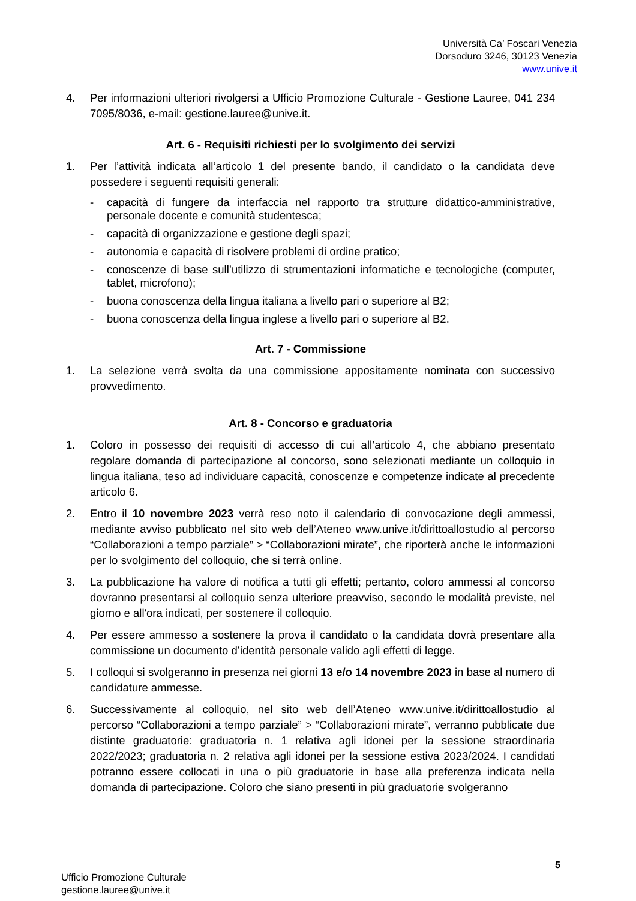Università Ca’ Foscari Venezia
Dorsoduro 3246, 30123 Venezia
www.unive.it
4. Per informazioni ulteriori rivolgersi a Ufficio Promozione Culturale - Gestione Lauree, 041 234 7095/8036, e-mail: gestione.lauree@unive.it.
Art. 6 - Requisiti richiesti per lo svolgimento dei servizi
1. Per l’attività indicata all’articolo 1 del presente bando, il candidato o la candidata deve possedere i seguenti requisiti generali:
- capacità di fungere da interfaccia nel rapporto tra strutture didattico-amministrative, personale docente e comunità studentesca;
- capacità di organizzazione e gestione degli spazi;
- autonomia e capacità di risolvere problemi di ordine pratico;
- conoscenze di base sull’utilizzo di strumentazioni informatiche e tecnologiche (computer, tablet, microfono);
- buona conoscenza della lingua italiana a livello pari o superiore al B2;
- buona conoscenza della lingua inglese a livello pari o superiore al B2.
Art. 7 - Commissione
1. La selezione verrà svolta da una commissione appositamente nominata con successivo provvedimento.
Art. 8 - Concorso e graduatoria
1. Coloro in possesso dei requisiti di accesso di cui all’articolo 4, che abbiano presentato regolare domanda di partecipazione al concorso, sono selezionati mediante un colloquio in lingua italiana, teso ad individuare capacità, conoscenze e competenze indicate al precedente articolo 6.
2. Entro il 10 novembre 2023 verrà reso noto il calendario di convocazione degli ammessi, mediante avviso pubblicato nel sito web dell’Ateneo www.unive.it/dirittoallostudio al percorso “Collaborazioni a tempo parziale” > “Collaborazioni mirate”, che riporterà anche le informazioni per lo svolgimento del colloquio, che si terrà online.
3. La pubblicazione ha valore di notifica a tutti gli effetti; pertanto, coloro ammessi al concorso dovranno presentarsi al colloquio senza ulteriore preavviso, secondo le modalità previste, nel giorno e all'ora indicati, per sostenere il colloquio.
4. Per essere ammesso a sostenere la prova il candidato o la candidata dovrà presentare alla commissione un documento d’identità personale valido agli effetti di legge.
5. I colloqui si svolgeranno in presenza nei giorni 13 e/o 14 novembre 2023 in base al numero di candidature ammesse.
6. Successivamente al colloquio, nel sito web dell’Ateneo www.unive.it/dirittoallostudio al percorso “Collaborazioni a tempo parziale” > “Collaborazioni mirate”, verranno pubblicate due distinte graduatorie: graduatoria n. 1 relativa agli idonei per la sessione straordinaria 2022/2023; graduatoria n. 2 relativa agli idonei per la sessione estiva 2023/2024. I candidati potranno essere collocati in una o più graduatorie in base alla preferenza indicata nella domanda di partecipazione. Coloro che siano presenti in più graduatorie svolgeranno
5
Ufficio Promozione Culturale
gestione.lauree@unive.it